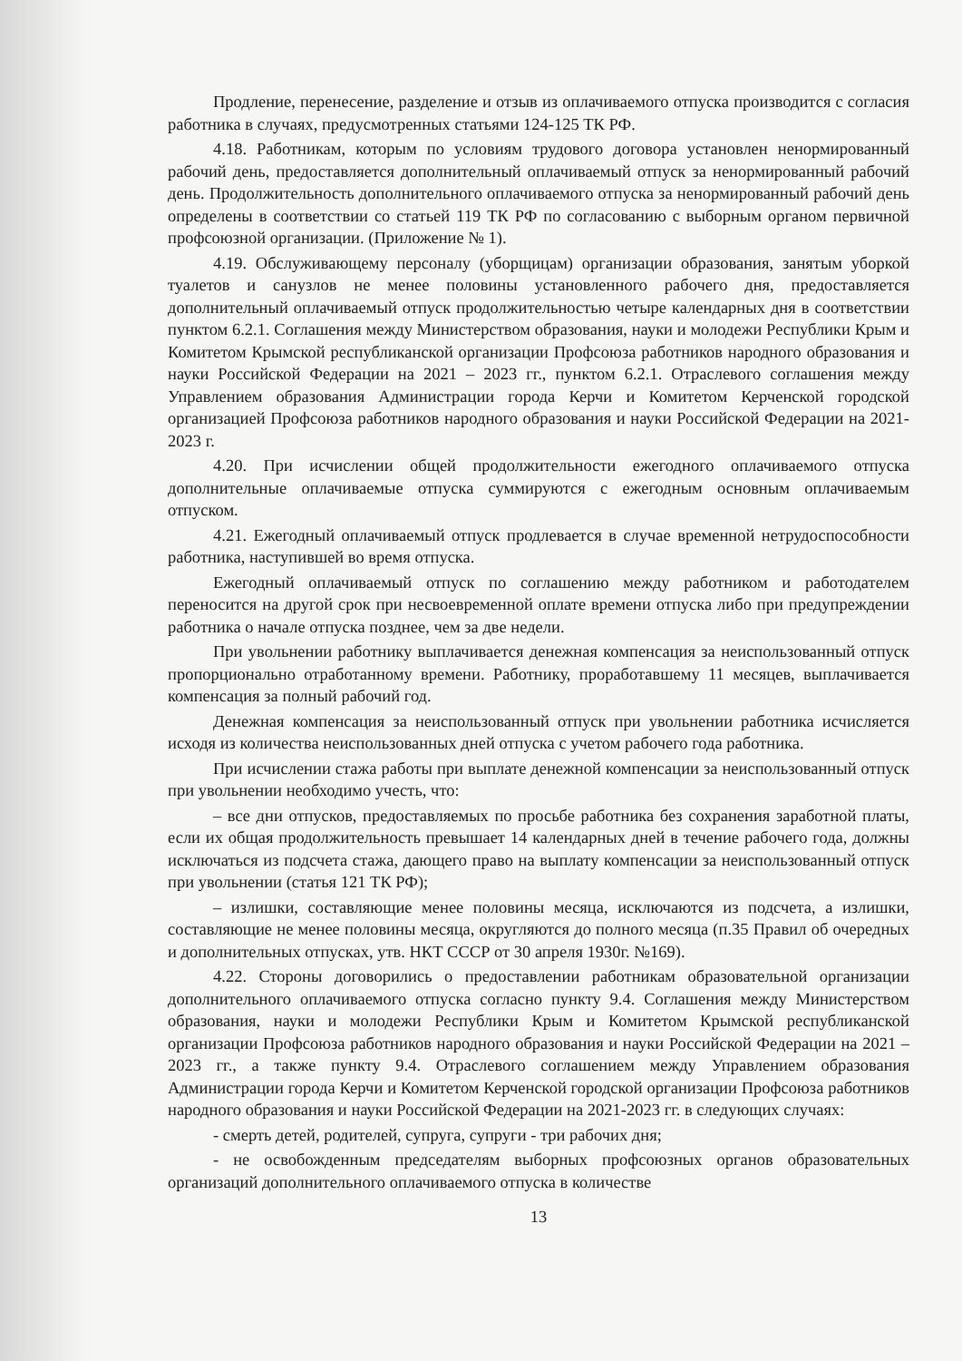Продление, перенесение, разделение и отзыв из оплачиваемого отпуска производится с согласия работника в случаях, предусмотренных статьями 124-125 ТК РФ.
4.18. Работникам, которым по условиям трудового договора установлен ненормированный рабочий день, предоставляется дополнительный оплачиваемый отпуск за ненормированный рабочий день. Продолжительность дополнительного оплачиваемого отпуска за ненормированный рабочий день определены в соответствии со статьей 119 ТК РФ по согласованию с выборным органом первичной профсоюзной организации. (Приложение № 1).
4.19. Обслуживающему персоналу (уборщицам) организации образования, занятым уборкой туалетов и санузлов не менее половины установленного рабочего дня, предоставляется дополнительный оплачиваемый отпуск продолжительностью четыре календарных дня в соответствии пунктом 6.2.1. Соглашения между Министерством образования, науки и молодежи Республики Крым и Комитетом Крымской республиканской организации Профсоюза работников народного образования и науки Российской Федерации на 2021 – 2023 гг., пунктом 6.2.1. Отраслевого соглашения между Управлением образования Администрации города Керчи и Комитетом Керченской городской организацией Профсоюза работников народного образования и науки Российской Федерации на 2021-2023 г.
4.20. При исчислении общей продолжительности ежегодного оплачиваемого отпуска дополнительные оплачиваемые отпуска суммируются с ежегодным основным оплачиваемым отпуском.
4.21. Ежегодный оплачиваемый отпуск продлевается в случае временной нетрудоспособности работника, наступившей во время отпуска.
Ежегодный оплачиваемый отпуск по соглашению между работником и работодателем переносится на другой срок при несвоевременной оплате времени отпуска либо при предупреждении работника о начале отпуска позднее, чем за две недели.
При увольнении работнику выплачивается денежная компенсация за неиспользованный отпуск пропорционально отработанному времени. Работнику, проработавшему 11 месяцев, выплачивается компенсация за полный рабочий год.
Денежная компенсация за неиспользованный отпуск при увольнении работника исчисляется исходя из количества неиспользованных дней отпуска с учетом рабочего года работника.
При исчислении стажа работы при выплате денежной компенсации за неиспользованный отпуск при увольнении необходимо учесть, что:
– все дни отпусков, предоставляемых по просьбе работника без сохранения заработной платы, если их общая продолжительность превышает 14 календарных дней в течение рабочего года, должны исключаться из подсчета стажа, дающего право на выплату компенсации за неиспользованный отпуск при увольнении (статья 121 ТК РФ);
– излишки, составляющие менее половины месяца, исключаются из подсчета, а излишки, составляющие не менее половины месяца, округляются до полного месяца (п.35 Правил об очередных и дополнительных отпусках, утв. НКТ СССР от 30 апреля 1930г. №169).
4.22. Стороны договорились о предоставлении работникам образовательной организации дополнительного оплачиваемого отпуска согласно пункту 9.4. Соглашения между Министерством образования, науки и молодежи Республики Крым и Комитетом Крымской республиканской организации Профсоюза работников народного образования и науки Российской Федерации на 2021 – 2023 гг., а также пункту 9.4. Отраслевого соглашением между Управлением образования Администрации города Керчи и Комитетом Керченской городской организации Профсоюза работников народного образования и науки Российской Федерации на 2021-2023 гг. в следующих случаях:
- смерть детей, родителей, супруга, супруги - три рабочих дня;
- не освобожденным председателям выборных профсоюзных органов образовательных организаций дополнительного оплачиваемого отпуска в количестве
13